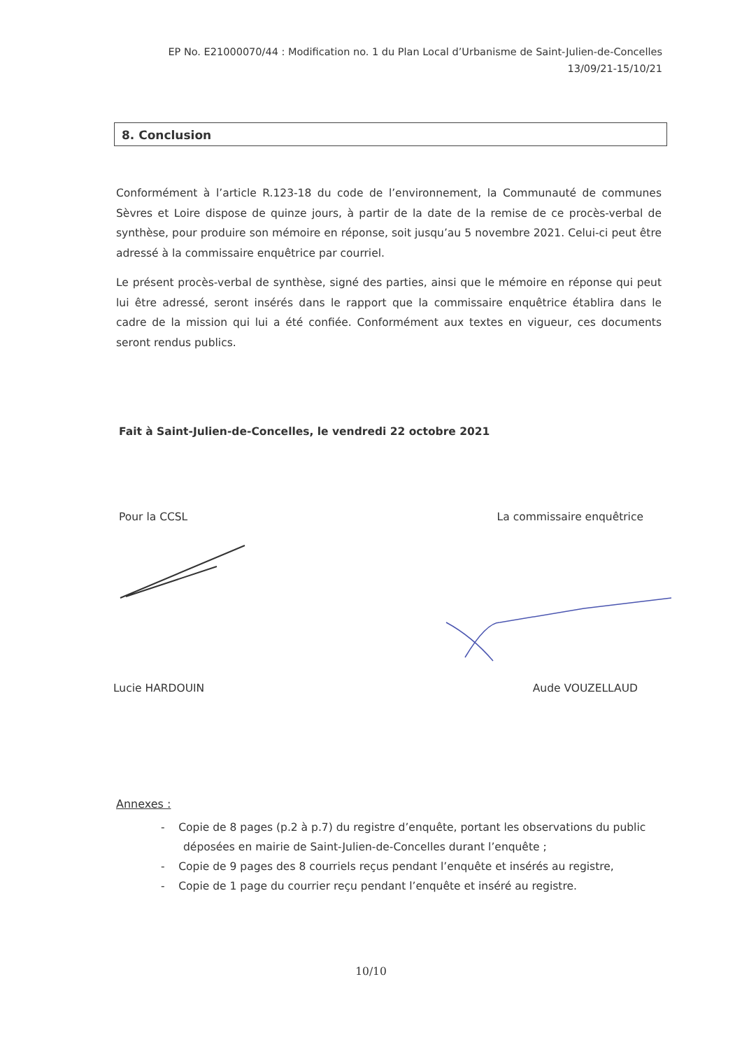EP No. E21000070/44 : Modification no. 1 du Plan Local d’Urbanisme de Saint-Julien-de-Concelles
13/09/21-15/10/21
8. Conclusion
Conformément à l’article R.123-18 du code de l’environnement, la Communauté de communes Sèvres et Loire dispose de quinze jours, à partir de la date de la remise de ce procès-verbal de synthèse, pour produire son mémoire en réponse, soit jusqu’au 5 novembre 2021. Celui-ci peut être adressé à la commissaire enquêtrice par courriel.
Le présent procès-verbal de synthèse, signé des parties, ainsi que le mémoire en réponse qui peut lui être adressé, seront insérés dans le rapport que la commissaire enquêtrice établira dans le cadre de la mission qui lui a été confiée. Conformément aux textes en vigueur, ces documents seront rendus publics.
Fait à Saint-Julien-de-Concelles, le vendredi 22 octobre 2021
Pour la CCSL La commissaire enquêtrice
Lucie HARDOUIN Aude VOUZELLAUD
Annexes :
- Copie de 8 pages (p.2 à p.7) du registre d’enquête, portant les observations du public déposées en mairie de Saint-Julien-de-Concelles durant l’enquête ;
- Copie de 9 pages des 8 courriels reçus pendant l’enquête et insérés au registre,
- Copie de 1 page du courrier reçu pendant l’enquête et inséré au registre.
10/10